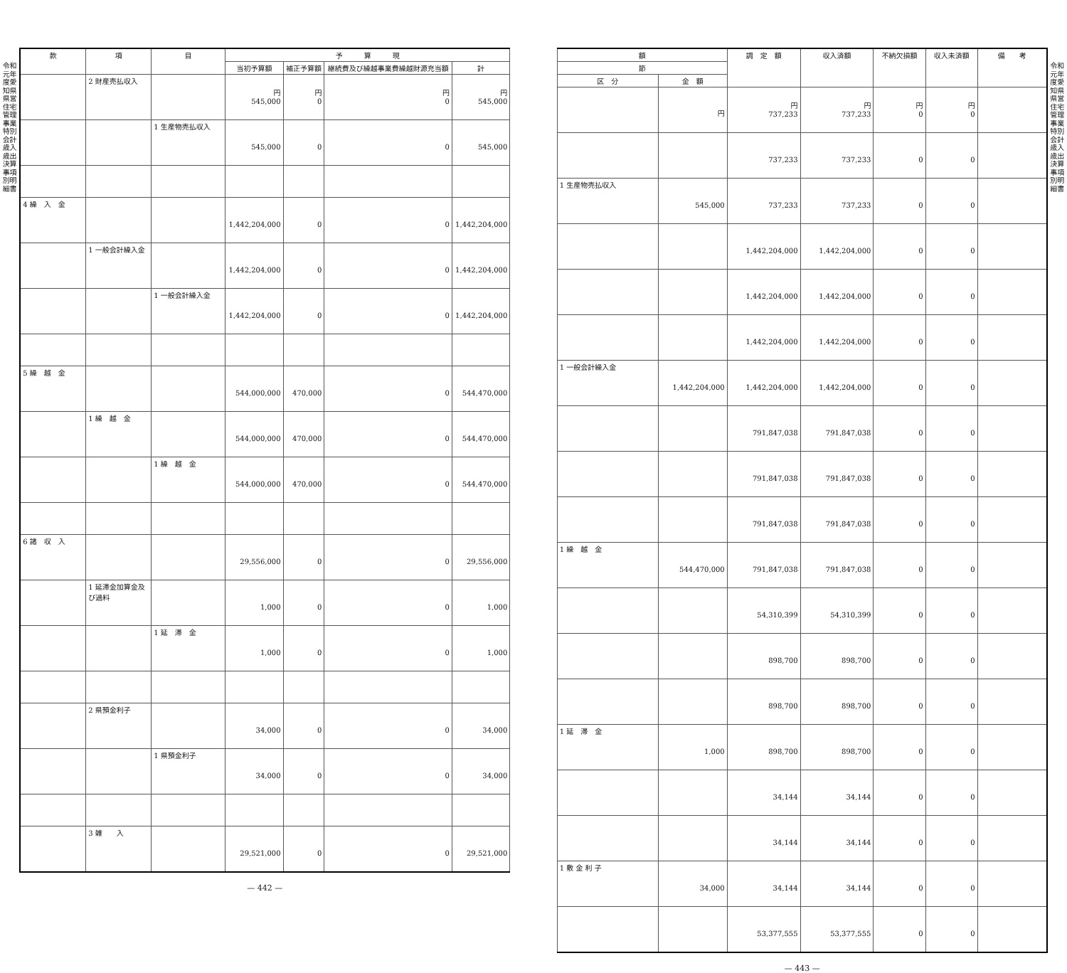令和元年度愛知県県営住宅管理事業特別会計歳入歳出決算事項別明細書
| 款 | 項 | 目 | 予 算 現 | | | |
| --- | --- | --- | --- | --- | --- | --- |
| | | | 当初予算額 | 補正予算額 | 継続費及び繰越事業費繰越財源充当額 | 計 |
| | 2 財産売払収入 | | 円 545,000 | 円 0 | 円 0 | 円 545,000 |
| | | 1 生産物売払収入 | 545,000 | 0 | 0 | 545,000 |
| 4 繰 入 金 | | | 1,442,204,000 | 0 | 0 | 1,442,204,000 |
| | 1 一般会計繰入金 | | 1,442,204,000 | 0 | 0 | 1,442,204,000 |
| | | 1 一般会計繰入金 | 1,442,204,000 | 0 | 0 | 1,442,204,000 |
| 5 繰 越 金 | | | 544,000,000 | 470,000 | 0 | 544,470,000 |
| | 1 繰 越 金 | | 544,000,000 | 470,000 | 0 | 544,470,000 |
| | | 1 繰 越 金 | 544,000,000 | 470,000 | 0 | 544,470,000 |
| 6 諸 収 入 | | | 29,556,000 | 0 | 0 | 29,556,000 |
| | 1 延滞金加算金及び過料 | | 1,000 | 0 | 0 | 1,000 |
| | | 1 延 滞 金 | 1,000 | 0 | 0 | 1,000 |
| | 2 県預金利子 | | 34,000 | 0 | 0 | 34,000 |
| | | 1 県預金利子 | 34,000 | 0 | 0 | 34,000 |
| | 3 雑 入 | | 29,521,000 | 0 | 0 | 29,521,000 |
— 442 —
| 額 | | 調 定 額 | 収入済額 | 不納欠損額 | 収入未済額 | 備 考 |
| --- | --- | --- | --- | --- | --- | --- |
| 節 | | | | | | |
| 区 分 | 金 額 | | | | | |
| | 円 | 円 737,233 | 円 737,233 | 円 0 | 円 0 | |
| | | 737,233 | 737,233 | 0 | 0 | |
| 1 生産物売払収入 | 545,000 | 737,233 | 737,233 | 0 | 0 | |
| | | 1,442,204,000 | 1,442,204,000 | 0 | 0 | |
| | | 1,442,204,000 | 1,442,204,000 | 0 | 0 | |
| | | 1,442,204,000 | 1,442,204,000 | 0 | 0 | |
| 1 一般会計繰入金 | 1,442,204,000 | 1,442,204,000 | 1,442,204,000 | 0 | 0 | |
| | | 791,847,038 | 791,847,038 | 0 | 0 | |
| | | 791,847,038 | 791,847,038 | 0 | 0 | |
| | | 791,847,038 | 791,847,038 | 0 | 0 | |
| 1 繰 越 金 | 544,470,000 | 791,847,038 | 791,847,038 | 0 | 0 | |
| | | 54,310,399 | 54,310,399 | 0 | 0 | |
| | | 898,700 | 898,700 | 0 | 0 | |
| | | 898,700 | 898,700 | 0 | 0 | |
| 1 延 滞 金 | 1,000 | 898,700 | 898,700 | 0 | 0 | |
| | | 34,144 | 34,144 | 0 | 0 | |
| | | 34,144 | 34,144 | 0 | 0 | |
| 1 敷 金 利 子 | 34,000 | 34,144 | 34,144 | 0 | 0 | |
| | | 53,377,555 | 53,377,555 | 0 | 0 | |
— 443 —
令和元年度愛知県県営住宅管理事業特別会計歳入歳出決算事項別明細書